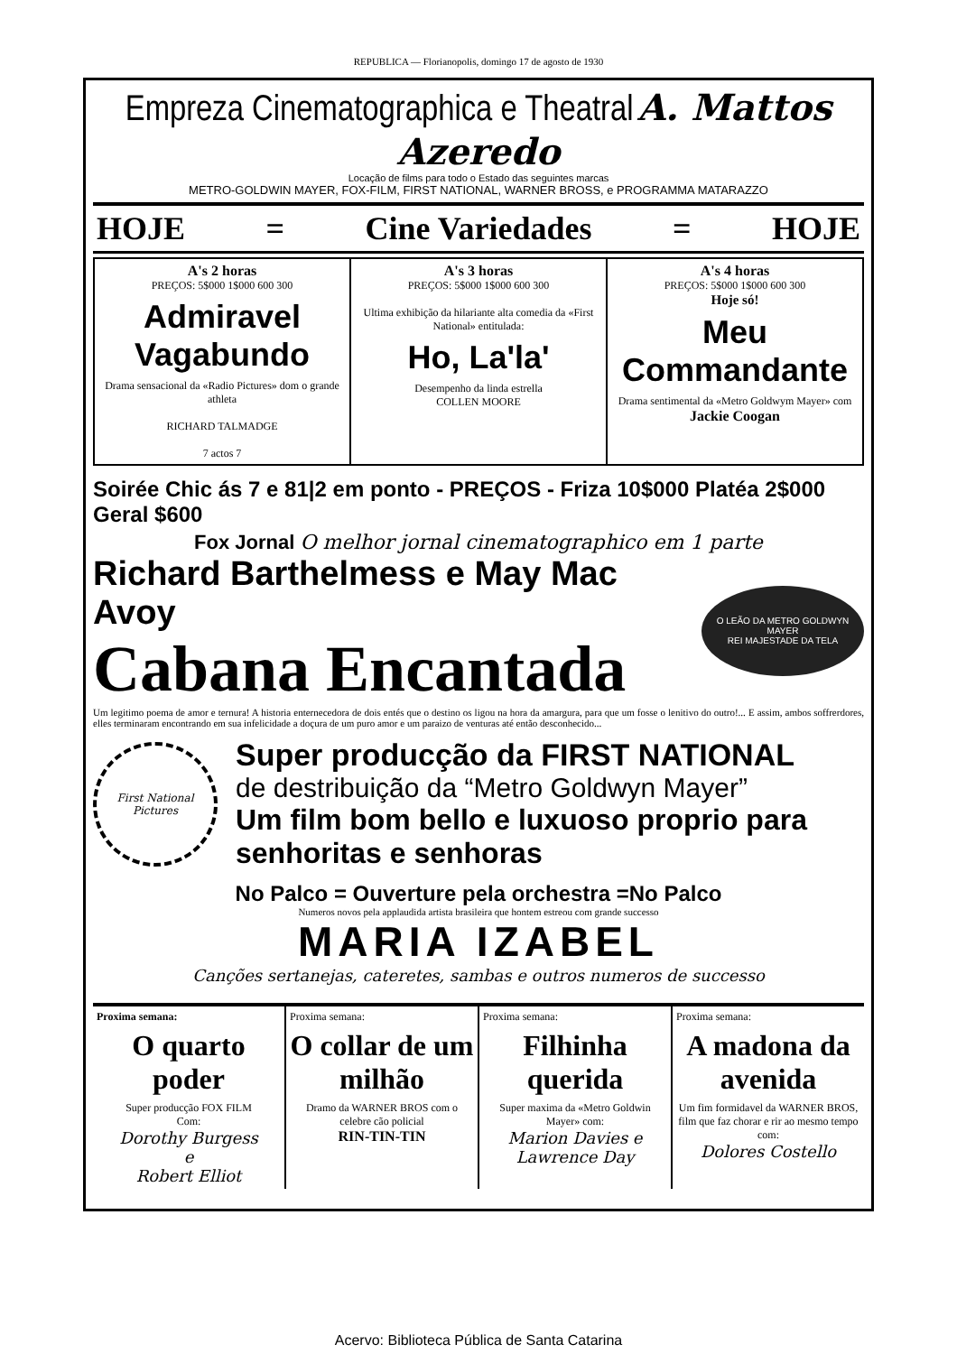REPUBLICA — Florianopolis, domingo 17 de agosto de 1930
Empreza Cinematographica e Theatral A. Mattos Azeredo
Locação de films para todo o Estado das seguintes marcas
METRO-GOLDWIN MAYER, FOX-FILM, FIRST NATIONAL, WARNER BROSS, e PROGRAMMA MATARAZZO
HOJE = Cine Variedades = HOJE
A's 2 horas
PREÇOS: 5$000 1$000 600 300
Admiravel Vagabundo
Drama sensacional da «Radio Pictures» dom o grande athleta
RICHARD TALMADGE
7 actos 7
A's 3 horas
PREÇOS: 5$000 1$000 600 300
Ultima exhibição da hilariante alta comedia da «First National» entitulada:
Ho, La'la'
Desempenho da linda estrella
COLLEN MOORE
A's 4 horas
PREÇOS: 5$000 1$000 600 300
Hoje só!
Meu Commandante
Drama sentimental da «Metro Goldwym Mayer» com
Jackie Coogan
Soirée Chic ás 7 e 81|2 em ponto - PREÇOS - Friza 10$000 Platéa 2$000 Geral $600
Fox Jornal O melhor jornal cinematographico em 1 parte
Richard Barthelmess e May Mac Avoy
Cabana Encantada
O LEÃO DA METRO GOLDWYN MAYER
REI MAJESTADE DA TELA
Um legitimo poema de amor e ternura! A historia enternecedora de dois entés que o destino os ligou na hora da amargura, para que um fosse o lenitivo do outro!... E assim, ambos soffrerdores, elles terminaram encontrando em sua infelicidade a doçura de um puro amor e um paraizo de venturas até então desconhecido...
First National Pictures
Super producção da FIRST NATIONAL
de destribuição da “Metro Goldwyn Mayer”
Um film bom bello e luxuoso proprio para senhoritas e senhoras
No Palco = Ouverture pela orchestra =No Palco
Numeros novos pela applaudida artista brasileira que hontem estreou com grande successo
MARIA IZABEL
Canções sertanejas, cateretes, sambas e outros numeros de successo
Proxima semana:
O quarto poder
Super producção FOX FILM
Com:
Dorothy Burgess
e
Robert Elliot
Proxima semana:
O collar de um milhão
Dramo da WARNER BROS com o celebre cão policial
RIN-TIN-TIN
Proxima semana:
Filhinha querida
Super maxima da «Metro Goldwin Mayer» com:
Marion Davies e Lawrence Day
Proxima semana:
A madona da avenida
Um fim formidavel da WARNER BROS, film que faz chorar e rir ao mesmo tempo com:
Dolores Costello
Acervo: Biblioteca Pública de Santa Catarina